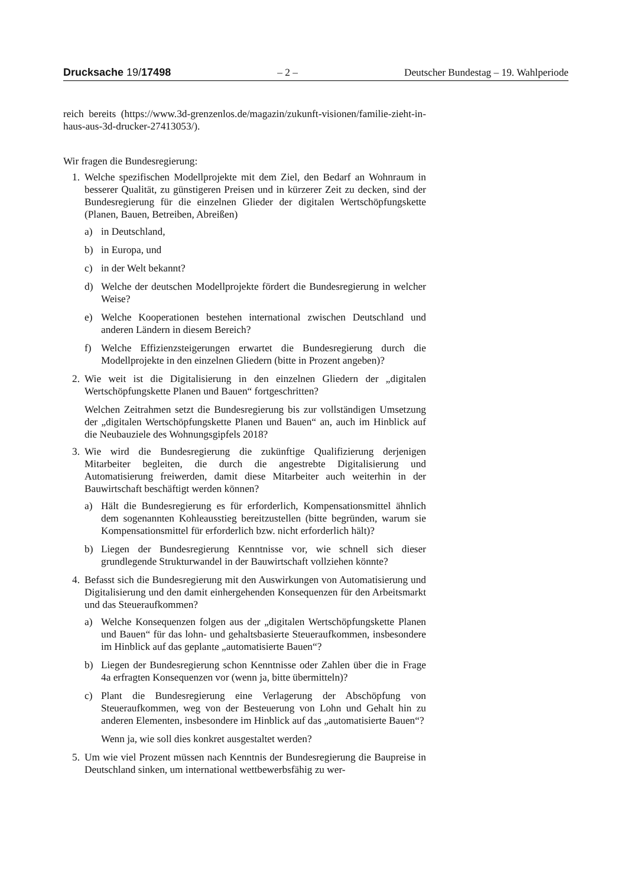Drucksache 19/17498 – 2 – Deutscher Bundestag – 19. Wahlperiode
reich bereits (https://www.3d-grenzenlos.de/magazin/zukunft-visionen/familie-zieht-in-haus-aus-3d-drucker-27413053/).
Wir fragen die Bundesregierung:
1. Welche spezifischen Modellprojekte mit dem Ziel, den Bedarf an Wohnraum in besserer Qualität, zu günstigeren Preisen und in kürzerer Zeit zu decken, sind der Bundesregierung für die einzelnen Glieder der digitalen Wertschöpfungskette (Planen, Bauen, Betreiben, Abreißen)
a) in Deutschland,
b) in Europa, und
c) in der Welt bekannt?
d) Welche der deutschen Modellprojekte fördert die Bundesregierung in welcher Weise?
e) Welche Kooperationen bestehen international zwischen Deutschland und anderen Ländern in diesem Bereich?
f) Welche Effizienzsteigerungen erwartet die Bundesregierung durch die Modellprojekte in den einzelnen Gliedern (bitte in Prozent angeben)?
2. Wie weit ist die Digitalisierung in den einzelnen Gliedern der „digitalen Wertschöpfungskette Planen und Bauen“ fortgeschritten?
Welchen Zeitrahmen setzt die Bundesregierung bis zur vollständigen Umsetzung der „digitalen Wertschöpfungskette Planen und Bauen“ an, auch im Hinblick auf die Neubauziele des Wohnungsgipfels 2018?
3. Wie wird die Bundesregierung die zukünftige Qualifizierung derjenigen Mitarbeiter begleiten, die durch die angestrebte Digitalisierung und Automatisierung freiwerden, damit diese Mitarbeiter auch weiterhin in der Bauwirtschaft beschäftigt werden können?
a) Hält die Bundesregierung es für erforderlich, Kompensationsmittel ähnlich dem sogenannten Kohleausstieg bereitzustellen (bitte begründen, warum sie Kompensationsmittel für erforderlich bzw. nicht erforderlich hält)?
b) Liegen der Bundesregierung Kenntnisse vor, wie schnell sich dieser grundlegende Strukturwandel in der Bauwirtschaft vollziehen könnte?
4. Befasst sich die Bundesregierung mit den Auswirkungen von Automatisierung und Digitalisierung und den damit einhergehenden Konsequenzen für den Arbeitsmarkt und das Steueraufkommen?
a) Welche Konsequenzen folgen aus der „digitalen Wertschöpfungskette Planen und Bauen“ für das lohn- und gehaltsbasierte Steueraufkommen, insbesondere im Hinblick auf das geplante „automatisierte Bauen“?
b) Liegen der Bundesregierung schon Kenntnisse oder Zahlen über die in Frage 4a erfragten Konsequenzen vor (wenn ja, bitte übermitteln)?
c) Plant die Bundesregierung eine Verlagerung der Abschöpfung von Steueraufkommen, weg von der Besteuerung von Lohn und Gehalt hin zu anderen Elementen, insbesondere im Hinblick auf das „automatisierte Bauen“?
Wenn ja, wie soll dies konkret ausgestaltet werden?
5. Um wie viel Prozent müssen nach Kenntnis der Bundesregierung die Baupreise in Deutschland sinken, um international wettbewerbsfähig zu wer-